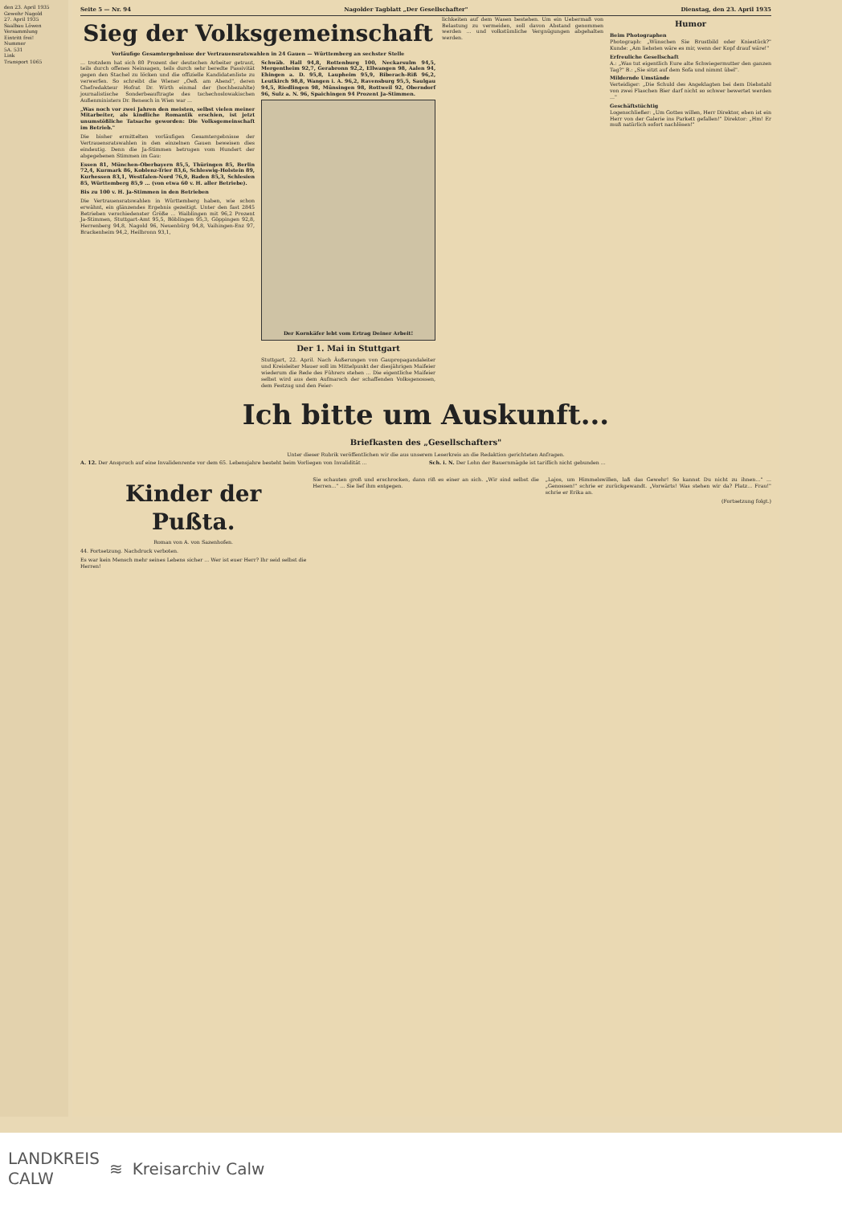den 23. April 1935
Gewehr Nagold
27. April 1935
Saalbau Löwen
Versammlung
Eintritt frei!
Nummer
5A. 531
Link
Transport 1065
Seite 5 — Nr. 94 Nagolder Tagblatt „Der Gesellschafter" Dienstag, den 23. April 1935
Sieg der Volksgemeinschaft
Vorläufige Gesamtergebnisse der Vertrauensratswahlen in 24 Gauen — Württemberg an sechster Stelle
... trotzdem hat sich 80 Prozent der deutschen Arbeiter getraut, teils durch offenes Neinsagen, teils durch sehr beredte Passivität gegen den Stachel zu löcken und die offizielle Kandidatenliste zu verwerfen. So schreibt die Wiener „Oeß. am Abend", deren Chefredakteur Hofrat Dr. Wirth einmal der (hochbezahlte) journalistische Sonderbeauftragte des tschechoslowakischen Außenministers Dr. Benesch in Wien war ...
„Was noch vor zwei Jahren den meisten, selbst vielen meiner Mitarbeiter, als kindliche Romantik erschien, ist jetzt unumstößliche Tatsache geworden: Die Volksgemeinschaft im Betrieb."
Die bisher ermittelten vorläufigen Gesamtergebnisse der Vertrauensratswahlen in den einzelnen Gauen beweisen dies eindeutig. Denn die Ja-Stimmen betrugen vom Hundert der abgegebenen Stimmen im Gau:
Essen 81, München-Oberbayern 85,5, Thüringen 85, Berlin 72,4, Kurmark 86, Koblenz-Trier 83,6, Schleswig-Holstein 89, Kurhessen 83,1, Westfalen-Nord 76,9, Baden 85,3, Schlesien 85, Württemberg 85,9 ... (von etwa 60 v. H. aller Betriebe).
Bis zu 100 v. H. Ja-Stimmen in den Betrieben
Die Vertrauensratswahlen in Württemberg haben, wie schon erwähnt, ein glänzendes Ergebnis gezeitigt. Unter den fast 2845 Betrieben verschiedenster Größe ... Waiblingen mit 96,2 Prozent Ja-Stimmen, Stuttgart-Amt 95,5, Böblingen 95,3, Göppingen 92,8, Herrenberg 94,8, Nagold 96, Neuenbürg 94,8, Vaihingen-Enz 97, Brackenheim 94,2, Heilbronn 93,1,
Schwäb. Hall 94,8, Rottenburg 100, Neckarsulm 94,5, Mergentheim 92,7, Gerabronn 92,2, Ellwangen 98, Aalen 94, Ehingen a. D. 95,8, Laupheim 95,9, Biberach-Riß 96,2, Leutkirch 98,8, Wangen i. A. 96,2, Ravensburg 95,5, Saulgau 94,5, Riedlingen 98, Münsingen 98, Rottweil 92, Oberndorf 96, Sulz a. N. 96, Spaichingen 94 Prozent Ja-Stimmen.
Der Kornkäfer lebt vom Ertrag Deiner Arbeit!
Der 1. Mai in Stuttgart
Stuttgart, 22. April. Nach Äußerungen von Gaupropagandaleiter und Kreisleiter Mauer soll im Mittelpunkt der diesjährigen Maifeier wiederum die Rede des Führers stehen ... Die eigentliche Maifeier selbst wird aus dem Aufmarsch der schaffenden Volksgenossen, dem Festzug und den Feier-
lichkeiten auf dem Wasen bestehen. Um ein Uebermaß von Belastung zu vermeiden, soll davon Abstand genommen werden ... und volkstümliche Vergnügungen abgehalten werden.
Humor
Beim Photographen
Photograph: „Wünschen Sie Brustbild oder Kniestück?" Kunde: „Am liebsten wäre es mir, wenn der Kopf drauf wäre!"
Erfreuliche Gesellschaft
A.: „Was tut eigentlich Eure alte Schwiegermutter den ganzen Tag?" B.: „Sie sitzt auf dem Sofa und nimmt übel".
Mildernde Umstände
Verteidiger: „Die Schuld des Angeklagten bei dem Diebstahl von zwei Flaschen Bier darf nicht so schwer bewertet werden ..."
Geschäftstüchtig
Logenschließer: „Um Gottes willen, Herr Direktor, eben ist ein Herr von der Galerie ins Parkett gefallen!" Direktor: „Hm! Er muß natürlich sofort nachlösen!"
Ich bitte um Auskunft...
Briefkasten des „Gesellschafters"
Unter dieser Rubrik veröffentlichen wir die aus unserem Leserkreis an die Redaktion gerichteten Anfragen.
A. 12. Der Anspruch auf eine Invalidenrente vor dem 65. Lebensjahre besteht beim Vorliegen von Invalidität ...
Sch. i. N. Der Lohn der Bauernmägde ist tariflich nicht gebunden ...
Kinder der Pußta.
Roman von A. von Sazenhofen.
44. Fortsetzung. Nachdruck verboten.
Es war kein Mensch mehr seines Lebens sicher ... Wer ist euer Herr? Ihr seid selbst die Herren!
Sie schauten groß und erschrocken, dann riß es einer an sich. „Wir sind selbst die Herren..." ... Sie lief ihm entgegen.
„Lajos, um Himmelswillen, laß das Gewehr! So kannst Du nicht zu ihnen..." ... „Genossen!" schrie er zurückgewandt. „Vorwärts! Was stehen wir da? Platz... Frau!" schrie er Erika an.
(Fortsetzung folgt.)
LANDKREIS
CALW ≋ Kreisarchiv Calw